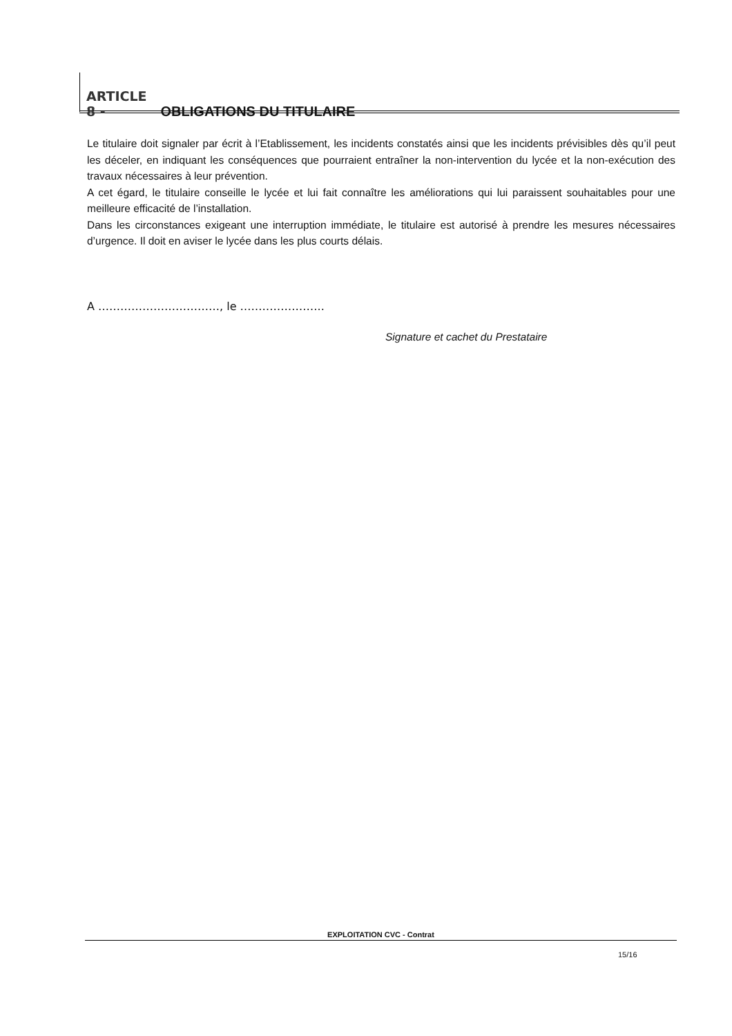ARTICLE 8 - OBLIGATIONS DU TITULAIRE
Le titulaire doit signaler par écrit à l’Etablissement, les incidents constatés ainsi que les incidents prévisibles dès qu’il peut les déceler, en indiquant les conséquences que pourraient entraîner la non-intervention du lycée et la non-exécution des travaux nécessaires à leur prévention.
A cet égard, le titulaire conseille le lycée et lui fait connaître les améliorations qui lui paraissent souhaitables pour une meilleure efficacité de l’installation.
Dans les circonstances exigeant une interruption immédiate, le titulaire est autorisé à prendre les mesures nécessaires d’urgence. Il doit en aviser le lycée dans les plus courts délais.
A ……………………………, le …………………..
Signature et cachet du Prestataire
EXPLOITATION CVC - Contrat
15/16